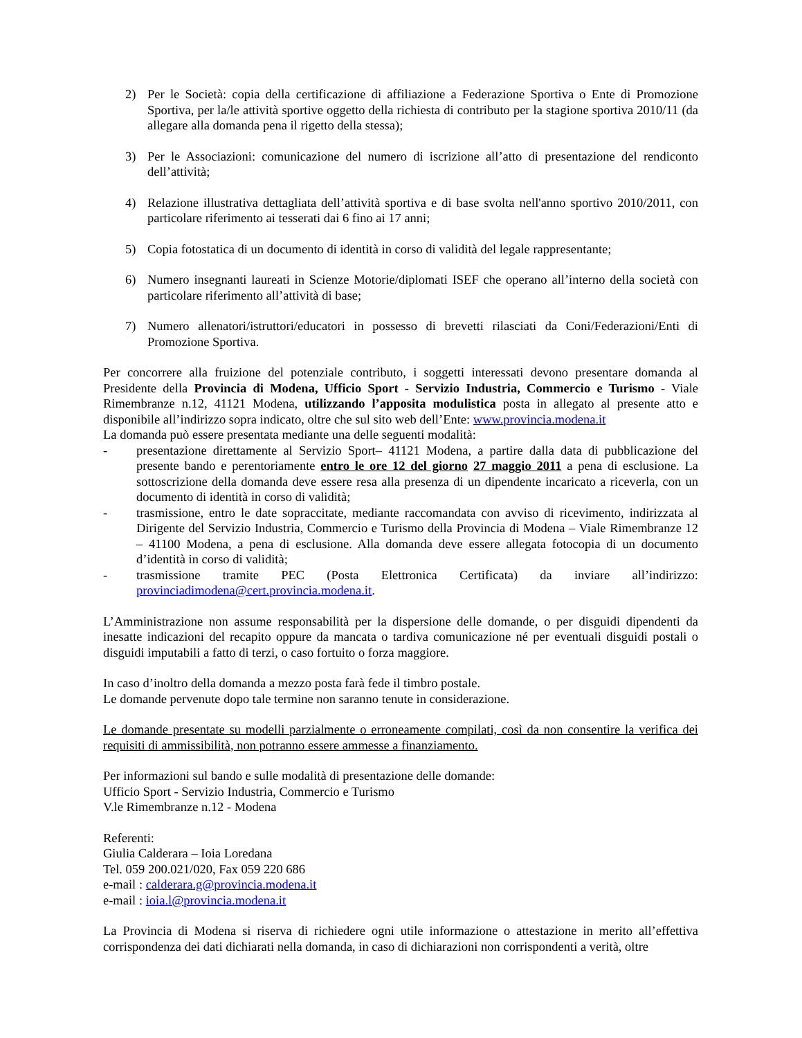2) Per le Società: copia della certificazione di affiliazione a Federazione Sportiva o Ente di Promozione Sportiva, per la/le attività sportive oggetto della richiesta di contributo per la stagione sportiva 2010/11 (da allegare alla domanda pena il rigetto della stessa);
3) Per le Associazioni: comunicazione del numero di iscrizione all’atto di presentazione del rendiconto dell’attività;
4) Relazione illustrativa dettagliata dell’attività sportiva e di base svolta nell'anno sportivo 2010/2011, con particolare riferimento ai tesserati dai 6 fino ai 17 anni;
5) Copia fotostatica di un documento di identità in corso di validità del legale rappresentante;
6) Numero insegnanti laureati in Scienze Motorie/diplomati ISEF che operano all’interno della società con particolare riferimento all’attività di base;
7) Numero allenatori/istruttori/educatori in possesso di brevetti rilasciati da Coni/Federazioni/Enti di Promozione Sportiva.
Per concorrere alla fruizione del potenziale contributo, i soggetti interessati devono presentare domanda al Presidente della Provincia di Modena, Ufficio Sport - Servizio Industria, Commercio e Turismo - Viale Rimembranze n.12, 41121 Modena, utilizzando l’apposita modulistica posta in allegato al presente atto e disponibile all’indirizzo sopra indicato, oltre che sul sito web dell’Ente: www.provincia.modena.it
La domanda può essere presentata mediante una delle seguenti modalità:
- presentazione direttamente al Servizio Sport– 41121 Modena, a partire dalla data di pubblicazione del presente bando e perentoriamente entro le ore 12 del giorno 27 maggio 2011 a pena di esclusione. La sottoscrizione della domanda deve essere resa alla presenza di un dipendente incaricato a riceverla, con un documento di identità in corso di validità;
- trasmissione, entro le date sopraccitate, mediante raccomandata con avviso di ricevimento, indirizzata al Dirigente del Servizio Industria, Commercio e Turismo della Provincia di Modena – Viale Rimembranze 12 – 41100 Modena, a pena di esclusione. Alla domanda deve essere allegata fotocopia di un documento d’identità in corso di validità;
- trasmissione tramite PEC (Posta Elettronica Certificata) da inviare all’indirizzo: provinciadimodena@cert.provincia.modena.it.
L’Amministrazione non assume responsabilità per la dispersione delle domande, o per disguidi dipendenti da inesatte indicazioni del recapito oppure da mancata o tardiva comunicazione né per eventuali disguidi postali o disguidi imputabili a fatto di terzi, o caso fortuito o forza maggiore.
In caso d’inoltro della domanda a mezzo posta farà fede il timbro postale.
Le domande pervenute dopo tale termine non saranno tenute in considerazione.
Le domande presentate su modelli parzialmente o erroneamente compilati, così da non consentire la verifica dei requisiti di ammissibilità, non potranno essere ammesse a finanziamento.
Per informazioni sul bando e sulle modalità di presentazione delle domande:
Ufficio Sport - Servizio Industria, Commercio e Turismo
V.le Rimembranze n.12 - Modena
Referenti:
Giulia Calderara – Ioia Loredana
Tel. 059 200.021/020, Fax 059 220 686
e-mail : calderara.g@provincia.modena.it
e-mail : ioia.l@provincia.modena.it
La Provincia di Modena si riserva di richiedere ogni utile informazione o attestazione in merito all’effettiva corrispondenza dei dati dichiarati nella domanda, in caso di dichiarazioni non corrispondenti a verità, oltre